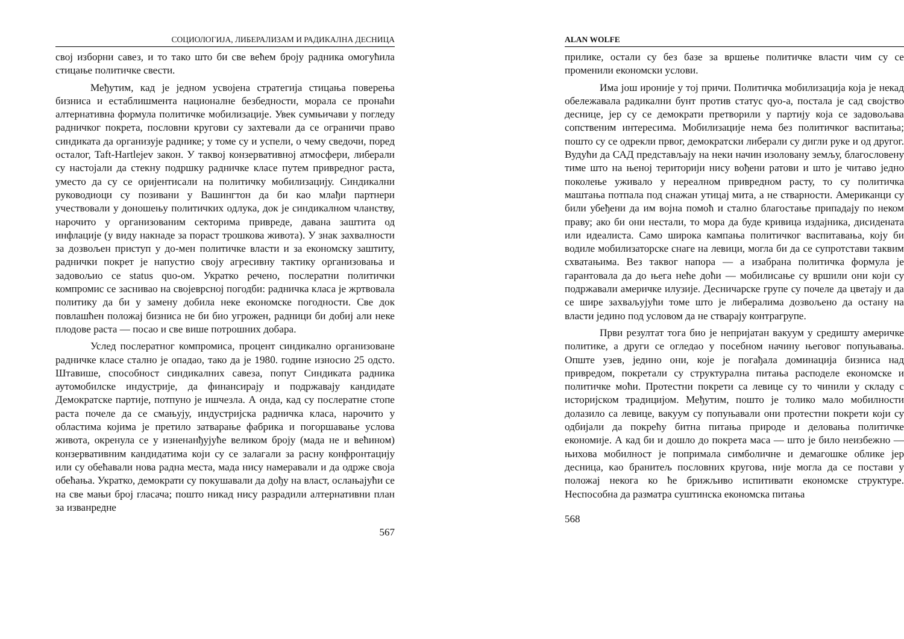СОЦИОЛОГИЈА, ЛИБЕРАЛИЗАМ И РАДИКАЛНА ДЕСНИЦА
свој изборни савез, и то тако што би све већем броју радника омогућила стицање политичке свести.
Међутим, кад је једном усвојена стратегија стицања поверења бизниса и естаблишмента националне безбедности, морала се пронаћи алтернативна формула политичке мобилизације. Увек сумњичави у погледу радничког покрета, пословни кругови су захтевали да се ограничи право синдиката да организује раднике; у томе су и успели, о чему сведочи, поред осталог, Taft-Hartlejev закон. У таквој конзервативној атмосфери, либерали су настојали да стекну подршку радничке класе путем привредног раста, уместо да су се оријентисали на политичку мобилизацију. Синдикални руководиоци су позивани у Вашингтон да би као млађи партнери учествовали у доношењу политичких одлука, док је синдикалном чланству, нарочито у организованим секторима привреде, давана заштита од инфлације (у виду накнаде за пораст трошкова живота). У знак захвалности за дозвољен приступ у до-мен политичке власти и за економску заштиту, раднички покрет је напустио своју агресивну тактику организовања и задовољио се status quo-ом. Укратко речено, послератни политички компромис се заснивао на својеврсној погодби: радничка класа је жртвовала политику да би у замену добила неке економске погодности. Све док повлашћен положај бизниса не би био угрожен, радници би добиј али неке плодове раста — посао и све више потрошних добара.
Услед послератног компромиса, процент синдикално организоване радничке класе стално је опадао, тако да је 1980. године износио 25 одсто. Штавише, способност синдикалних савеза, попут Синдиката радника аутомобилске индустрије, да финансирају и подржавају кандидате Демократске партије, потпуно је ишчезла. А онда, кад су послератне стопе раста почеле да се смањују, индустријска радничка класа, нарочито у областима којима је претило затварање фабрика и погоршавање услова живота, окренула се у изненанђујуће великом броју (мада не и већином) конзервативним кандидатима који су се залагали за расну конфронтацију или су обећавали нова радна места, мада нису намеравали и да одрже своја обећања. Укратко, демократи су покушавали да дођу на власт, ослањајући се на све мањи број гласача; пошто никад нису разрадили алтернативни план за изванредне
567
ALAN WOLFE
прилике, остали су без базе за вршење политичке власти чим су се променили економски услови.
Има још ироније у тој причи. Политичка мобилизација која је некад обележавала радикални бунт против статус qуо-а, постала је сад својство деснице, јер су се демократи претворили у партију која се задовољава сопственим интересима. Мобилизације нема без политичког васпитања; пошто су се одрекли првог, демократски либерали су дигли руке и од другог. Вудући да САД представљају на неки начин изоловану земљу, благословену тиме што на њеној територији нису вођени ратови и што је читаво једно поколење уживало у нереалном привредном расту, то су политичка маштања потпала под снажан утицај мита, а не стварности. Американци су били убеђени да им војна помоћ и стално благостање припадају по неком праву; ако би они нестали, то мора да буде кривица издајника, дисидената или идеалиста. Само широка кампања политичког васпитавања, коју би водиле мобилизаторске снаге на левици, могла би да се супротстави таквим схватањима. Вез таквог напора — а изабрана политичка формула је гарантовала да до њега неће доћи — мобилисање су вршили они који су подржавали америчке илузије. Десничарске групе су почеле да цветају и да се шире захваљујући томе што је либералима дозвољено да остану на власти једино под условом да не стварају контрагрупе.
Први резултат тога био је непријатан вакуум у средишту америчке политике, а други се огледао у посебном начину његовог попуњавања. Опште узев, једино они, које је погађала доминација бизниса над привредом, покретали су структурална питања расподеле економске и политичке моћи. Протестни покрети са левице су то чинили у складу с историјском традицијом. Међутим, пошто је толико мало мобилности долазило са левице, вакуум су попуњавали они протестни покрети који су одбијали да покрећу битна питања природе и деловања политичке економије. А кад би и дошло до покрета маса — што је било неизбежно — њихова мобилност је попримала симболичне и демагошке облике јер десница, као бранитељ пословних кругова, није могла да се постави у положај некога ко ће брижљиво испитивати економске структуре. Неспособна да разматра суштинска економска питања
568